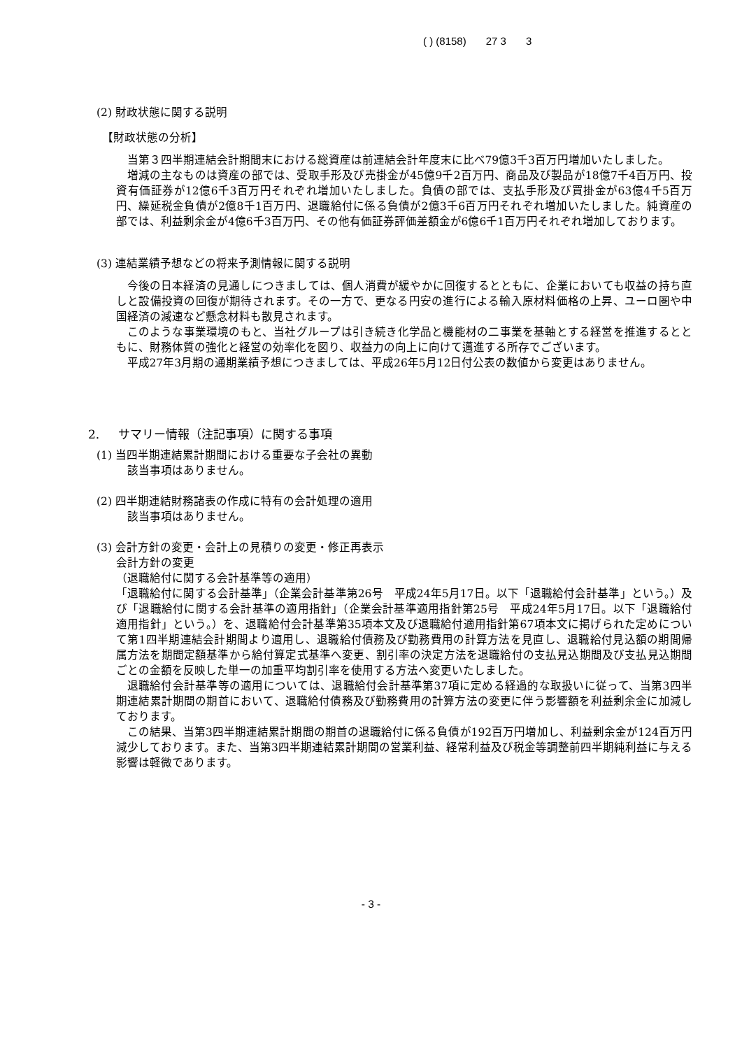( ) (8158) 27 3 3
(2) 財政状態に関する説明
【財政状態の分析】
当第３四半期連結会計期間末における総資産は前連結会計年度末に比べ79億3千3百万円増加いたしました。
増減の主なものは資産の部では、受取手形及び売掛金が45億9千2百万円、商品及び製品が18億7千4百万円、投資有価証券が12億6千3百万円それぞれ増加いたしました。負債の部では、支払手形及び買掛金が63億4千5百万円、繰延税金負債が2億8千1百万円、退職給付に係る負債が2億3千6百万円それぞれ増加いたしました。純資産の部では、利益剰余金が4億6千3百万円、その他有価証券評価差額金が6億6千1百万円それぞれ増加しております。
(3) 連結業績予想などの将来予測情報に関する説明
今後の日本経済の見通しにつきましては、個人消費が緩やかに回復するとともに、企業においても収益の持ち直しと設備投資の回復が期待されます。その一方で、更なる円安の進行による輸入原材料価格の上昇、ユーロ圏や中国経済の減速など懸念材料も散見されます。
このような事業環境のもと、当社グループは引き続き化学品と機能材の二事業を基軸とする経営を推進するとともに、財務体質の強化と経営の効率化を図り、収益力の向上に向けて邁進する所存でございます。
平成27年3月期の通期業績予想につきましては、平成26年5月12日付公表の数値から変更はありません。
2. サマリー情報（注記事項）に関する事項
(1) 当四半期連結累計期間における重要な子会社の異動
該当事項はありません。
(2) 四半期連結財務諸表の作成に特有の会計処理の適用
該当事項はありません。
(3) 会計方針の変更・会計上の見積りの変更・修正再表示
会計方針の変更
（退職給付に関する会計基準等の適用）
「退職給付に関する会計基準」（企業会計基準第26号　平成24年5月17日。以下「退職給付会計基準」という。）及び「退職給付に関する会計基準の適用指針」（企業会計基準適用指針第25号　平成24年5月17日。以下「退職給付適用指針」という。）を、退職給付会計基準第35項本文及び退職給付適用指針第67項本文に掲げられた定めについて第1四半期連結会計期間より適用し、退職給付債務及び勤務費用の計算方法を見直し、退職給付見込額の期間帰属方法を期間定額基準から給付算定式基準へ変更、割引率の決定方法を退職給付の支払見込期間及び支払見込期間ごとの金額を反映した単一の加重平均割引率を使用する方法へ変更いたしました。
退職給付会計基準等の適用については、退職給付会計基準第37項に定める経過的な取扱いに従って、当第3四半期連結累計期間の期首において、退職給付債務及び勤務費用の計算方法の変更に伴う影響額を利益剰余金に加減しております。
この結果、当第3四半期連結累計期間の期首の退職給付に係る負債が192百万円増加し、利益剰余金が124百万円減少しております。また、当第3四半期連結累計期間の営業利益、経常利益及び税金等調整前四半期純利益に与える影響は軽微であります。
- 3 -